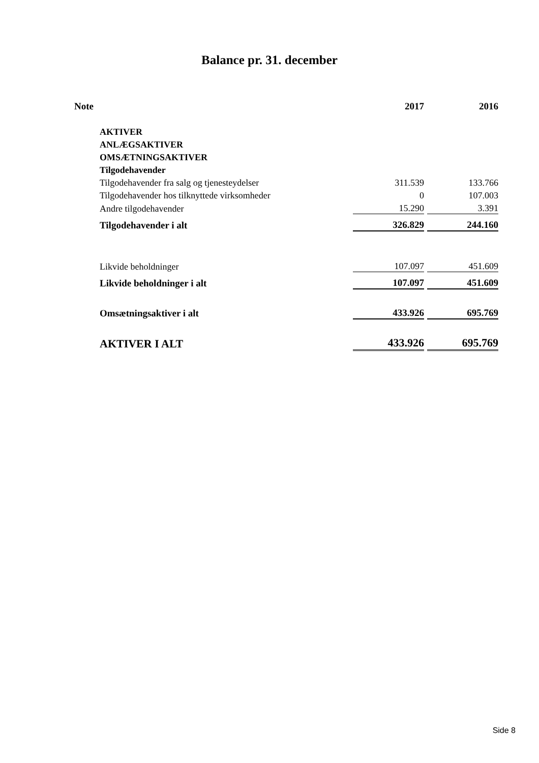Balance pr. 31. december
| Note | | 2017 | | 2016 |
| --- | --- | --- | --- | --- |
| | AKTIVER | | | |
| | ANLÆGSAKTIVER | | | |
| | OMSÆTNINGSAKTIVER | | | |
| | Tilgodehavender | | | |
| | Tilgodehavender fra salg og tjenesteydelser | 311.539 | | 133.766 |
| | Tilgodehavender hos tilknyttede virksomheder | 0 | | 107.003 |
| | Andre tilgodehavender | 15.290 | | 3.391 |
| | Tilgodehavender i alt | 326.829 | | 244.160 |
| | Likvide beholdninger | 107.097 | | 451.609 |
| | Likvide beholdninger i alt | 107.097 | | 451.609 |
| | Omsætningsaktiver i alt | 433.926 | | 695.769 |
| | AKTIVER I ALT | 433.926 | | 695.769 |
Side 8